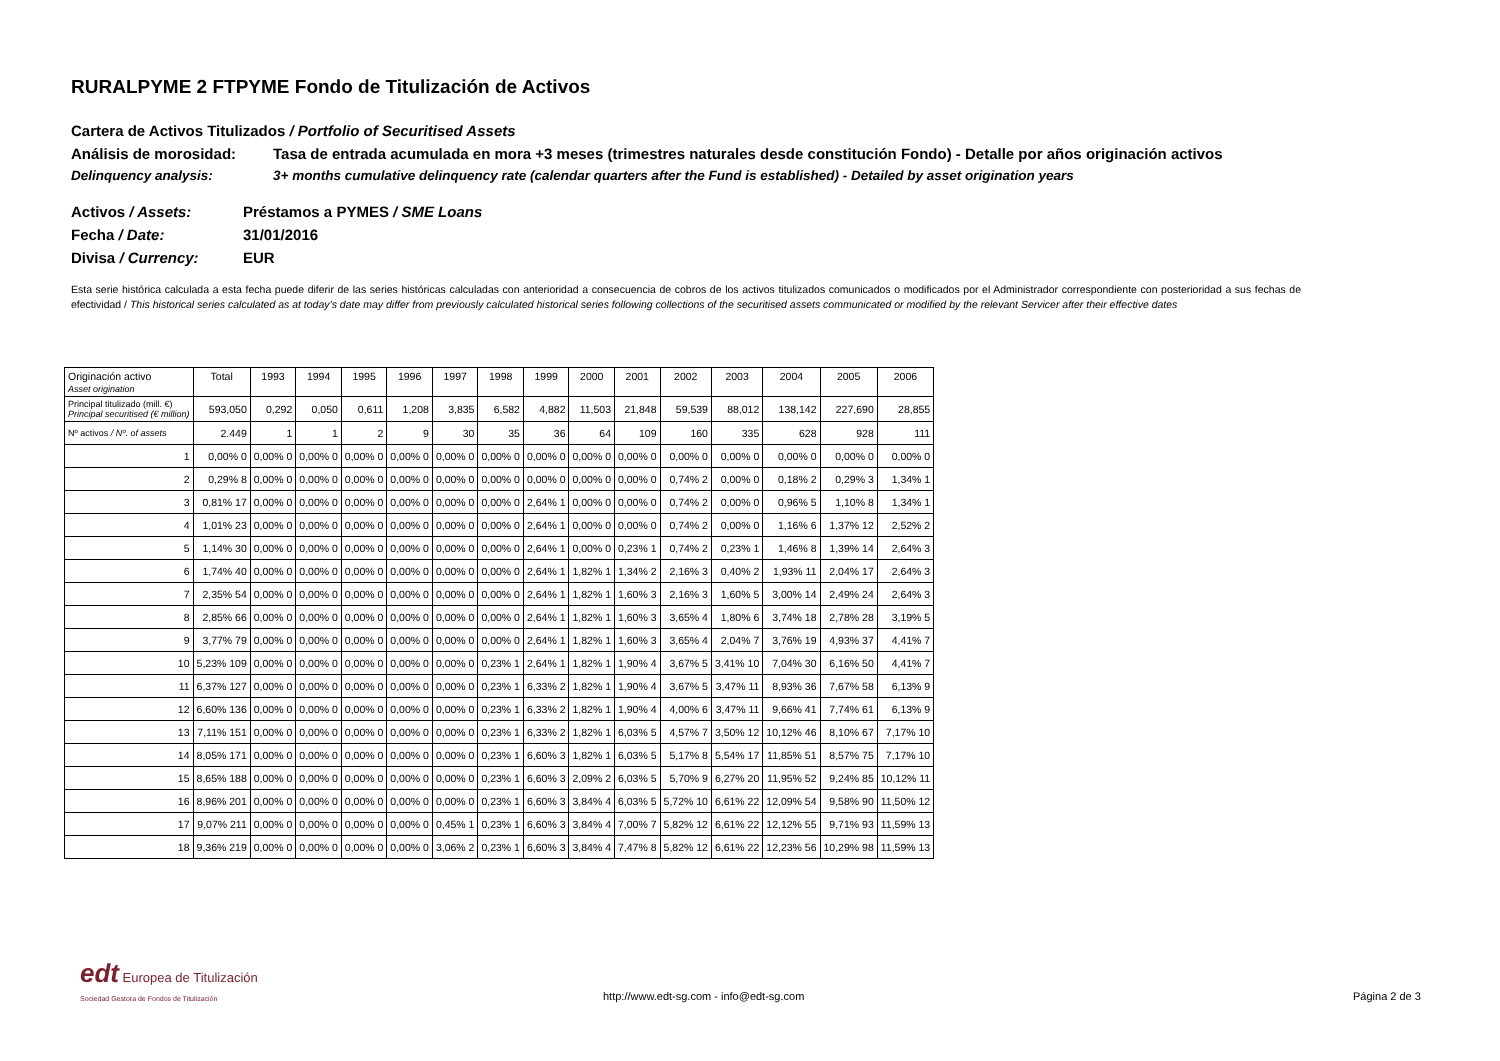RURALPYME 2 FTPYME Fondo de Titulización de Activos
Cartera de Activos Titulizados / Portfolio of Securitised Assets
Análisis de morosidad: Tasa de entrada acumulada en mora +3 meses (trimestres naturales desde constitución Fondo) - Detalle por años originación activos
Delinquency analysis: 3+ months cumulative delinquency rate (calendar quarters after the Fund is established) - Detailed by asset origination years
Activos / Assets: Préstamos a PYMES / SME Loans
Fecha / Date: 31/01/2016
Divisa / Currency: EUR
Esta serie histórica calculada a esta fecha puede diferir de las series históricas calculadas con anterioridad a consecuencia de cobros de los activos titulizados comunicados o modificados por el Administrador correspondiente con posterioridad a sus fechas de efectividad / This historical series calculated as at today’s date may differ from previously calculated historical series following collections of the securitised assets communicated or modified by the relevant Servicer after their effective dates
| Originación activo Asset origination | Total | 1993 | 1994 | 1995 | 1996 | 1997 | 1998 | 1999 | 2000 | 2001 | 2002 | 2003 | 2004 | 2005 | 2006 |
| --- | --- | --- | --- | --- | --- | --- | --- | --- | --- | --- | --- | --- | --- | --- | --- |
| Principal titulizado (mill. €) Principal securitised (€ million) | 593,050 | 0,292 | 0,050 | 0,611 | 1,208 | 3,835 | 6,582 | 4,882 | 11,503 | 21,848 | 59,539 | 88,012 | 138,142 | 227,690 | 28,855 |
| Nº activos / Nº. of assets | 2.449 | 1 | 1 | 2 | 9 | 30 | 35 | 36 | 64 | 109 | 160 | 335 | 628 | 928 | 111 |
| 1 | 0,00% 0 | 0,00% 0 | 0,00% 0 | 0,00% 0 | 0,00% 0 | 0,00% 0 | 0,00% 0 | 0,00% 0 | 0,00% 0 | 0,00% 0 | 0,00% 0 | 0,00% 0 | 0,00% 0 | 0,00% 0 | 0,00% 0 |
| 2 | 0,29% 8 | 0,00% 0 | 0,00% 0 | 0,00% 0 | 0,00% 0 | 0,00% 0 | 0,00% 0 | 0,00% 0 | 0,00% 0 | 0,00% 0 | 0,74% 2 | 0,00% 0 | 0,18% 2 | 0,29% 3 | 1,34% 1 |
| 3 | 0,81% 17 | 0,00% 0 | 0,00% 0 | 0,00% 0 | 0,00% 0 | 0,00% 0 | 0,00% 0 | 2,64% 1 | 0,00% 0 | 0,00% 0 | 0,74% 2 | 0,00% 0 | 0,96% 5 | 1,10% 8 | 1,34% 1 |
| 4 | 1,01% 23 | 0,00% 0 | 0,00% 0 | 0,00% 0 | 0,00% 0 | 0,00% 0 | 0,00% 0 | 2,64% 1 | 0,00% 0 | 0,00% 0 | 0,74% 2 | 0,00% 0 | 1,16% 6 | 1,37% 12 | 2,52% 2 |
| 5 | 1,14% 30 | 0,00% 0 | 0,00% 0 | 0,00% 0 | 0,00% 0 | 0,00% 0 | 0,00% 0 | 2,64% 1 | 0,00% 0 | 0,23% 1 | 0,74% 2 | 0,23% 1 | 1,46% 8 | 1,39% 14 | 2,64% 3 |
| 6 | 1,74% 40 | 0,00% 0 | 0,00% 0 | 0,00% 0 | 0,00% 0 | 0,00% 0 | 0,00% 0 | 2,64% 1 | 1,82% 1 | 1,34% 2 | 2,16% 3 | 0,40% 2 | 1,93% 11 | 2,04% 17 | 2,64% 3 |
| 7 | 2,35% 54 | 0,00% 0 | 0,00% 0 | 0,00% 0 | 0,00% 0 | 0,00% 0 | 0,00% 0 | 2,64% 1 | 1,82% 1 | 1,60% 3 | 2,16% 3 | 1,60% 5 | 3,00% 14 | 2,49% 24 | 2,64% 3 |
| 8 | 2,85% 66 | 0,00% 0 | 0,00% 0 | 0,00% 0 | 0,00% 0 | 0,00% 0 | 0,00% 0 | 2,64% 1 | 1,82% 1 | 1,60% 3 | 3,65% 4 | 1,80% 6 | 3,74% 18 | 2,78% 28 | 3,19% 5 |
| 9 | 3,77% 79 | 0,00% 0 | 0,00% 0 | 0,00% 0 | 0,00% 0 | 0,00% 0 | 0,00% 0 | 2,64% 1 | 1,82% 1 | 1,60% 3 | 3,65% 4 | 2,04% 7 | 3,76% 19 | 4,93% 37 | 4,41% 7 |
| 10 | 5,23% 109 | 0,00% 0 | 0,00% 0 | 0,00% 0 | 0,00% 0 | 0,00% 0 | 0,23% 1 | 2,64% 1 | 1,82% 1 | 1,90% 4 | 3,67% 5 | 3,41% 10 | 7,04% 30 | 6,16% 50 | 4,41% 7 |
| 11 | 6,37% 127 | 0,00% 0 | 0,00% 0 | 0,00% 0 | 0,00% 0 | 0,00% 0 | 0,23% 1 | 6,33% 2 | 1,82% 1 | 1,90% 4 | 3,67% 5 | 3,47% 11 | 8,93% 36 | 7,67% 58 | 6,13% 9 |
| 12 | 6,60% 136 | 0,00% 0 | 0,00% 0 | 0,00% 0 | 0,00% 0 | 0,00% 0 | 0,23% 1 | 6,33% 2 | 1,82% 1 | 1,90% 4 | 4,00% 6 | 3,47% 11 | 9,66% 41 | 7,74% 61 | 6,13% 9 |
| 13 | 7,11% 151 | 0,00% 0 | 0,00% 0 | 0,00% 0 | 0,00% 0 | 0,00% 0 | 0,23% 1 | 6,33% 2 | 1,82% 1 | 6,03% 5 | 4,57% 7 | 3,50% 12 | 10,12% 46 | 8,10% 67 | 7,17% 10 |
| 14 | 8,05% 171 | 0,00% 0 | 0,00% 0 | 0,00% 0 | 0,00% 0 | 0,00% 0 | 0,23% 1 | 6,60% 3 | 1,82% 1 | 6,03% 5 | 5,17% 8 | 5,54% 17 | 11,85% 51 | 8,57% 75 | 7,17% 10 |
| 15 | 8,65% 188 | 0,00% 0 | 0,00% 0 | 0,00% 0 | 0,00% 0 | 0,00% 0 | 0,23% 1 | 6,60% 3 | 2,09% 2 | 6,03% 5 | 5,70% 9 | 6,27% 20 | 11,95% 52 | 9,24% 85 | 10,12% 11 |
| 16 | 8,96% 201 | 0,00% 0 | 0,00% 0 | 0,00% 0 | 0,00% 0 | 0,00% 0 | 0,23% 1 | 6,60% 3 | 3,84% 4 | 6,03% 5 | 5,72% 10 | 6,61% 22 | 12,09% 54 | 9,58% 90 | 11,50% 12 |
| 17 | 9,07% 211 | 0,00% 0 | 0,00% 0 | 0,00% 0 | 0,00% 0 | 0,45% 1 | 0,23% 1 | 6,60% 3 | 3,84% 4 | 7,00% 7 | 5,82% 12 | 6,61% 22 | 12,12% 55 | 9,71% 93 | 11,59% 13 |
| 18 | 9,36% 219 | 0,00% 0 | 0,00% 0 | 0,00% 0 | 0,00% 0 | 3,06% 2 | 0,23% 1 | 6,60% 3 | 3,84% 4 | 7,47% 8 | 5,82% 12 | 6,61% 22 | 12,23% 56 | 10,29% 98 | 11,59% 13 |
edt Europea de Titulización
Sociedad Gestora de Fondos de Titulización
http://www.edt-sg.com - info@edt-sg.com Página 2 de 3